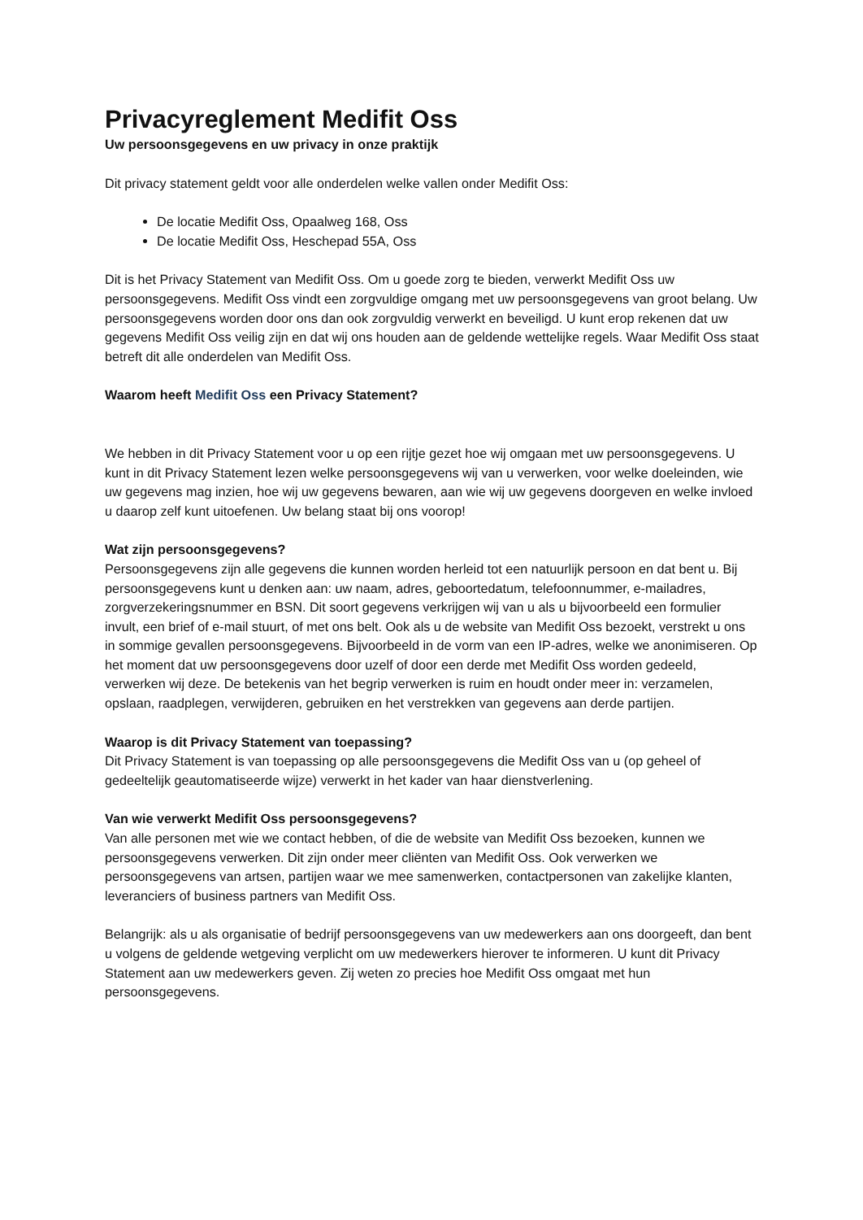Privacyreglement Medifit Oss
Uw persoonsgegevens en uw privacy in onze praktijk
Dit privacy statement geldt voor alle onderdelen welke vallen onder Medifit Oss:
De locatie Medifit Oss, Opaalweg 168, Oss
De locatie Medifit Oss, Heschepad 55A, Oss
Dit is het Privacy Statement van Medifit Oss. Om u goede zorg te bieden, verwerkt Medifit Oss uw persoonsgegevens. Medifit Oss vindt een zorgvuldige omgang met uw persoonsgegevens van groot belang. Uw persoonsgegevens worden door ons dan ook zorgvuldig verwerkt en beveiligd. U kunt erop rekenen dat uw gegevens Medifit Oss veilig zijn en dat wij ons houden aan de geldende wettelijke regels. Waar Medifit Oss staat betreft dit alle onderdelen van Medifit Oss.
Waarom heeft Medifit Oss een Privacy Statement?
We hebben in dit Privacy Statement voor u op een rijtje gezet hoe wij omgaan met uw persoonsgegevens. U kunt in dit Privacy Statement lezen welke persoonsgegevens wij van u verwerken, voor welke doeleinden, wie uw gegevens mag inzien, hoe wij uw gegevens bewaren, aan wie wij uw gegevens doorgeven en welke invloed u daarop zelf kunt uitoefenen. Uw belang staat bij ons voorop!
Wat zijn persoonsgegevens?
Persoonsgegevens zijn alle gegevens die kunnen worden herleid tot een natuurlijk persoon en dat bent u. Bij persoonsgegevens kunt u denken aan: uw naam, adres, geboortedatum, telefoonnummer, e-mailadres, zorgverzekeringsnummer en BSN. Dit soort gegevens verkrijgen wij van u als u bijvoorbeeld een formulier invult, een brief of e-mail stuurt, of met ons belt. Ook als u de website van Medifit Oss bezoekt, verstrekt u ons in sommige gevallen persoonsgegevens. Bijvoorbeeld in de vorm van een IP-adres, welke we anonimiseren. Op het moment dat uw persoonsgegevens door uzelf of door een derde met Medifit Oss worden gedeeld, verwerken wij deze. De betekenis van het begrip verwerken is ruim en houdt onder meer in: verzamelen, opslaan, raadplegen, verwijderen, gebruiken en het verstrekken van gegevens aan derde partijen.
Waarop is dit Privacy Statement van toepassing?
Dit Privacy Statement is van toepassing op alle persoonsgegevens die Medifit Oss van u (op geheel of gedeeltelijk geautomatiseerde wijze) verwerkt in het kader van haar dienstverlening.
Van wie verwerkt Medifit Oss persoonsgegevens?
Van alle personen met wie we contact hebben, of die de website van Medifit Oss bezoeken, kunnen we persoonsgegevens verwerken. Dit zijn onder meer cliënten van Medifit Oss. Ook verwerken we persoonsgegevens van artsen, partijen waar we mee samenwerken, contactpersonen van zakelijke klanten, leveranciers of business partners van Medifit Oss.
Belangrijk: als u als organisatie of bedrijf persoonsgegevens van uw medewerkers aan ons doorgeeft, dan bent u volgens de geldende wetgeving verplicht om uw medewerkers hierover te informeren. U kunt dit Privacy Statement aan uw medewerkers geven. Zij weten zo precies hoe Medifit Oss omgaat met hun persoonsgegevens.